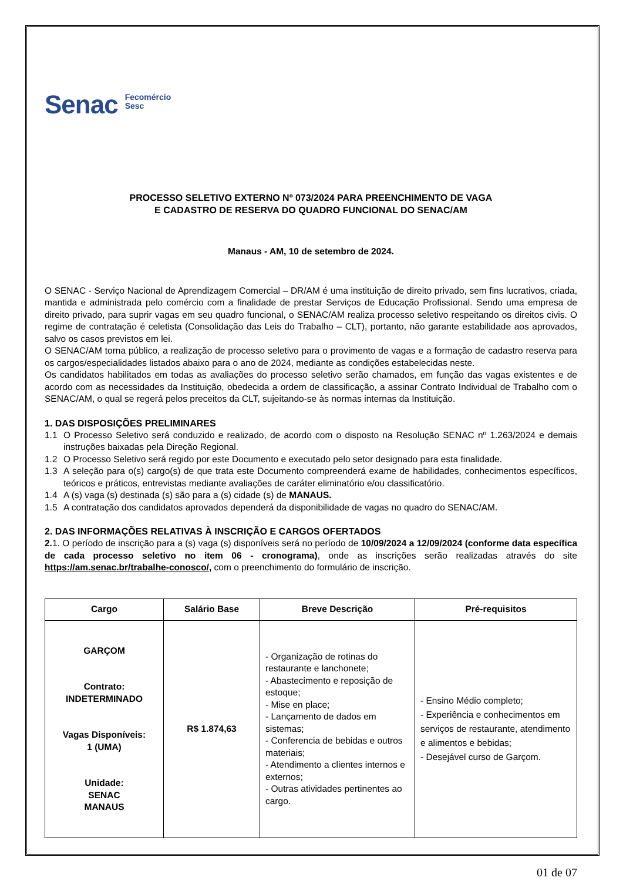Senac
Fecomércio
Sesc
PROCESSO SELETIVO EXTERNO Nº 073/2024 PARA PREENCHIMENTO DE VAGA
E CADASTRO DE RESERVA DO QUADRO FUNCIONAL DO SENAC/AM
Manaus - AM, 10 de setembro de 2024.
O SENAC - Serviço Nacional de Aprendizagem Comercial – DR/AM é uma instituição de direito privado, sem fins lucrativos, criada, mantida e administrada pelo comércio com a finalidade de prestar Serviços de Educação Profissional. Sendo uma empresa de direito privado, para suprir vagas em seu quadro funcional, o SENAC/AM realiza processo seletivo respeitando os direitos civis. O regime de contratação é celetista (Consolidação das Leis do Trabalho – CLT), portanto, não garante estabilidade aos aprovados, salvo os casos previstos em lei.
O SENAC/AM torna público, a realização de processo seletivo para o provimento de vagas e a formação de cadastro reserva para os cargos/especialidades listados abaixo para o ano de 2024, mediante as condições estabelecidas neste.
Os candidatos habilitados em todas as avaliações do processo seletivo serão chamados, em função das vagas existentes e de acordo com as necessidades da Instituição, obedecida a ordem de classificação, a assinar Contrato Individual de Trabalho com o SENAC/AM, o qual se regerá pelos preceitos da CLT, sujeitando-se às normas internas da Instituição.
1. DAS DISPOSIÇÕES PRELIMINARES
1.1 O Processo Seletivo será conduzido e realizado, de acordo com o disposto na Resolução SENAC nº 1.263/2024 e demais instruções baixadas pela Direção Regional.
1.2 O Processo Seletivo será regido por este Documento e executado pelo setor designado para esta finalidade.
1.3 A seleção para o(s) cargo(s) de que trata este Documento compreenderá exame de habilidades, conhecimentos específicos, teóricos e práticos, entrevistas mediante avaliações de caráter eliminatório e/ou classificatório.
1.4 A (s) vaga (s) destinada (s) são para a (s) cidade (s) de MANAUS.
1.5 A contratação dos candidatos aprovados dependerá da disponibilidade de vagas no quadro do SENAC/AM.
2. DAS INFORMAÇÕES RELATIVAS À INSCRIÇÃO E CARGOS OFERTADOS
2. 1. O período de inscrição para a (s) vaga (s) disponíveis será no período de 10/09/2024 a 12/09/2024 (conforme data específica de cada processo seletivo no item 06 - cronograma), onde as inscrições serão realizadas através do site https://am.senac.br/trabalhe-conosco/, com o preenchimento do formulário de inscrição.
| Cargo | Salário Base | Breve Descrição | Pré-requisitos |
| --- | --- | --- | --- |
| GARÇOM Contrato: INDETERMINADO Vagas Disponíveis: 1 (UMA) Unidade: SENAC MANAUS | R$ 1.874,63 | - Organização de rotinas do restaurante e lanchonete; - Abastecimento e reposição de estoque; - Mise en place; - Lançamento de dados em sistemas; - Conferencia de bebidas e outros materiais; - Atendimento a clientes internos e externos; - Outras atividades pertinentes ao cargo. | - Ensino Médio completo; - Experiência e conhecimentos em serviços de restaurante, atendimento e alimentos e bebidas; - Desejável curso de Garçom. |
01 de 07